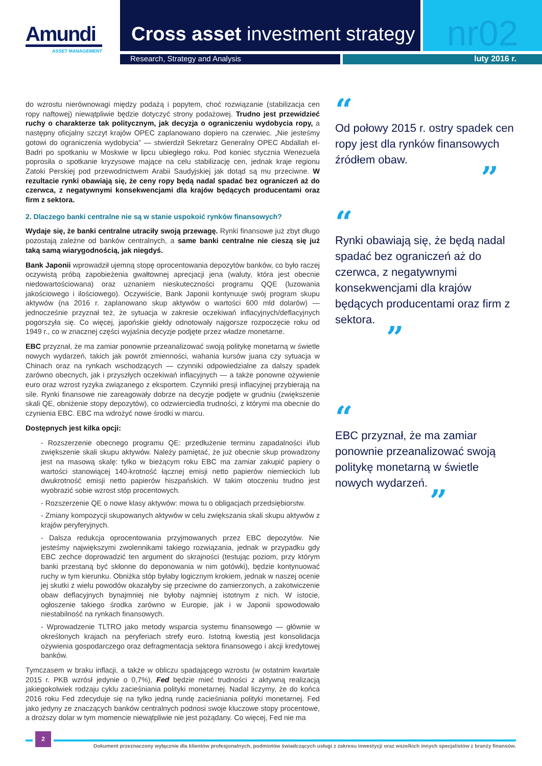Amundi
ASSET MANAGEMENT
Cross asset investment strategy
nr02
Research, Strategy and Analysis luty 2016 r.
do wzrostu nierównowagi między podażą i popytem, choć rozwiązanie (stabilizacja cen ropy naftowej) niewątpliwie będzie dotyczyć strony podażowej. Trudno jest przewidzieć ruchy o charakterze tak politycznym, jak decyzja o ograniczeniu wydobycia ropy, a następny oficjalny szczyt krajów OPEC zaplanowano dopiero na czerwiec. „Nie jesteśmy gotowi do ograniczenia wydobycia” — stwierdził Sekretarz Generalny OPEC Abdallah el-Badri po spotkaniu w Moskwie w lipcu ubiegłego roku. Pod koniec stycznia Wenezuela poprosiła o spotkanie kryzysowe mające na celu stabilizację cen, jednak kraje regionu Zatoki Perskiej pod przewodnictwem Arabii Saudyjskiej jak dotąd są mu przeciwne. W rezultacie rynki obawiają się, że ceny ropy będą nadal spadać bez ograniczeń aż do czerwca, z negatywnymi konsekwencjami dla krajów będących producentami oraz firm z sektora.
2. Dlaczego banki centralne nie są w stanie uspokoić rynków finansowych?
Wydaje się, że banki centralne utraciły swoją przewagę. Rynki finansowe już zbyt długo pozostają zależne od banków centralnych, a same banki centralne nie cieszą się już taką samą wiarygodnością, jak niegdyś.
Bank Japonii wprowadził ujemną stopę oprocentowania depozytów banków, co było raczej oczywistą próbą zapobieżenia gwałtownej aprecjacji jena (waluty, która jest obecnie niedowartościowana) oraz uznaniem nieskuteczności programu QQE (luzowania jakościowego i ilościowego). Oczywiście, Bank Japonii kontynuuje swój program skupu aktywów (na 2016 r. zaplanowano skup aktywów o wartości 600 mld dolarów) — jednocześnie przyznał też, że sytuacja w zakresie oczekiwań inflacyjnych/deflacyjnych pogorszyła się. Co więcej, japońskie giełdy odnotowały najgorsze rozpoczęcie roku od 1949 r., co w znacznej części wyjaśnia decyzje podjęte przez władze monetarne.
EBC przyznał, że ma zamiar ponownie przeanalizować swoją politykę monetarną w świetle nowych wydarzeń, takich jak powrót zmienności, wahania kursów juana czy sytuacja w Chinach oraz na rynkach wschodzących — czynniki odpowiedzialne za dalszy spadek zarówno obecnych, jak i przyszłych oczekiwań inflacyjnych — a także ponowne ożywienie euro oraz wzrost ryzyka związanego z eksportem. Czynniki presji inflacyjnej przybierają na sile. Rynki finansowe nie zareagowały dobrze na decyzje podjęte w grudniu (zwiększenie skali QE, obniżenie stopy depozytów), co odzwierciedla trudności, z którymi ma obecnie do czynienia EBC. EBC ma wdrożyć nowe środki w marcu.
Dostępnych jest kilka opcji:
- Rozszerzenie obecnego programu QE: przedłużenie terminu zapadalności i/lub zwiększenie skali skupu aktywów. Należy pamiętać, że już obecnie skup prowadzony jest na masową skalę: tylko w bieżącym roku EBC ma zamiar zakupić papiery o wartości stanowiącej 140-krotność łącznej emisji netto papierów niemieckich lub dwukrotność emisji netto papierów hiszpańskich. W takim otoczeniu trudno jest wyobrazić sobie wzrost stóp procentowych.
- Rozszerzenie QE o nowe klasy aktywów: mowa tu o obligacjach przedsiębiorstw.
- Zmiany kompozycji skupowanych aktywów w celu zwiększania skali skupu aktywów z krajów peryferyjnych.
- Dalsza redukcja oprocentowania przyjmowanych przez EBC depozytów. Nie jesteśmy największymi zwolennikami takiego rozwiązania, jednak w przypadku gdy EBC zechce doprowadzić ten argument do skrajności (testując poziom, przy którym banki przestaną być skłonne do deponowania w nim gotówki), będzie kontynuować ruchy w tym kierunku. Obniżka stóp byłaby logicznym krokiem, jednak w naszej ocenie jej skutki z wielu powodów okazałyby się przeciwne do zamierzonych, a zakotwiczenie obaw deflacyjnych bynajmniej nie byłoby najmniej istotnym z nich. W istocie, ogłoszenie takiego środka zarówno w Europie, jak i w Japonii spowodowało niestabilność na rynkach finansowych.
- Wprowadzenie TLTRO jako metody wsparcia systemu finansowego — głównie w określonych krajach na peryferiach strefy euro. Istotną kwestią jest konsolidacja ożywienia gospodarczego oraz defragmentacja sektora finansowego i akcji kredytowej banków.
Tymczasem w braku inflacji, a także w obliczu spadającego wzrostu (w ostatnim kwartale 2015 r. PKB wzrósł jedynie o 0,7%), Fed będzie mieć trudności z aktywną realizacją jakiegokolwiek rodzaju cyklu zacieśniania polityki monetarnej. Nadal liczymy, że do końca 2016 roku Fed zdecyduje się na tylko jedną rundę zacieśniania polityki monetarnej. Fed jako jedyny ze znaczących banków centralnych podnosi swoje kluczowe stopy procentowe, a droższy dolar w tym momencie niewątpliwie nie jest pożądany. Co więcej, Fed nie ma
“
Od połowy 2015 r. ostry spadek cen ropy jest dla rynków finansowych źródłem obaw.
”
“
Rynki obawiają się, że będą nadal spadać bez ograniczeń aż do czerwca, z negatywnymi konsekwencjami dla krajów będących producentami oraz firm z sektora.
”
“
EBC przyznał, że ma zamiar ponownie przeanalizować swoją politykę monetarną w świetle nowych wydarzeń.
”
2
Dokument przeznaczony wyłącznie dla klientów profesjonalnych, podmiotów świadczących usługi z zakresu inwestycji oraz wszelkich innych specjalistów z branży finansów.